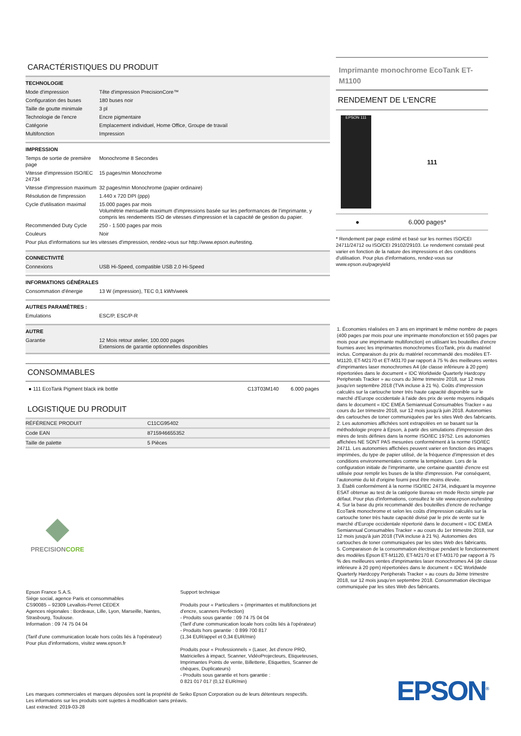CARACTÉRISTIQUES DU PRODUIT
TECHNOLOGIE
| Mode d'impression | Tête d'impression PrecisionCore™ |
| Configuration des buses | 180 buses noir |
| Taille de goutte minimale | 3 pl |
| Technologie de l'encre | Encre pigmentaire |
| Catégorie | Emplacement individuel, Home Office, Groupe de travail |
| Multifonction | Impression |
IMPRESSION
| Temps de sortie de première page | Monochrome 8 Secondes |
| Vitesse d'impression ISO/IEC 24734 | 15 pages/min Monochrome |
| Vitesse d'impression maximum | 32 pages/min Monochrome (papier ordinaire) |
| Résolution de l'impression | 1.440 x 720 DPI (ppp) |
| Cycle d'utilisation maximal | 15.000 pages par mois Volumétrie mensuelle maximum d'impressions basée sur les performances de l'imprimante, y compris les rendements ISO de vitesses d'impression et la capacité de gestion du papier. |
| Recommended Duty Cycle | 250 - 1.500 pages par mois |
| Couleurs | Noir |
| Pour plus d'informations sur les vitesses d'impression, rendez-vous sur http://www.epson.eu/testing. | |
CONNECTIVITÉ
| Connexions | USB Hi-Speed, compatible USB 2.0 Hi-Speed |
INFORMATIONS GÉNÉRALES
| Consommation d'énergie | 13 W (impression), TEC 0,1 kWh/week |
AUTRES PARAMÈTRES :
| Emulations | ESC/P, ESC/P-R |
AUTRE
| Garantie | 12 Mois retour atelier, 100.000 pages Extensions de garantie optionnelles disponibles |
CONSOMMABLES
| ● 111 EcoTank Pigment black ink bottle | C13T03M140 | 6.000 pages |
LOGISTIQUE DU PRODUIT
| RÉFÉRENCE PRODUIT | C11CG95402 |
| Code EAN | 8715946655352 |
| Taille de palette | 5 Pièces |
PRECISIONCORE
Epson France S.A.S.
Siège social, agence Paris et consommables
CS90085 – 92309 Levallois-Perret CEDEX
Agences régionales : Bordeaux, Lille, Lyon, Marseille, Nantes, Strasbourg, Toulouse.
Information : 09 74 75 04 04
(Tarif d'une communication locale hors coûts liés à l'opérateur)
Pour plus d'informations, visitez www.epson.fr
Support technique
Produits pour « Particuliers » (imprimantes et multifonctions jet d'encre, scanners Perfection)
- Produits sous garantie : 09 74 75 04 04
(Tarif d'une communication locale hors coûts liés à l'opérateur)
- Produits hors garantie : 0 899 700 817
(1,34 EUR/appel et 0,34 EUR/min)
Produits pour « Professionnels » (Laser, Jet d'encre PRO, Matricielles à impact, Scanner, VidéoProjecteurs, Etiqueteuses, Imprimantes Points de vente, Billetterie, Etiquettes, Scanner de chèques, Duplicateurs)
- Produits sous garantie et hors garantie :
0 821 017 017 (0,12 EUR/min)
Les marques commerciales et marques déposées sont la propriété de Seiko Epson Corporation ou de leurs détenteurs respectifs.
Les informations sur les produits sont sujettes à modification sans préavis.
Last extracted: 2019-03-28
Imprimante monochrome EcoTank ET-M1100
RENDEMENT DE L'ENCRE
EPSON 111
111
● 6.000 pages*
* Rendement par page estimé et basé sur les normes ISO/CEI 24711/24712 ou ISO/CEI 29102/29103. Le rendement constaté peut varier en fonction de la nature des impressions et des conditions d'utilisation. Pour plus d'informations, rendez-vous sur www.epson.eu/pageyield
1. Économies réalisées en 3 ans en imprimant le même nombre de pages (400 pages par mois pour une imprimante monofonction et 550 pages par mois pour une imprimante multifonction) en utilisant les bouteilles d'encre fournies avec les imprimantes monochromes EcoTank, prix du matériel inclus. Comparaison du prix du matériel recommandé des modèles ET-M1120, ET-M2170 et ET-M3170 par rapport à 75 % des meilleures ventes d'imprimantes laser monochromes A4 (de classe inférieure à 20 ppm) répertoriées dans le document « IDC Worldwide Quarterly Hardcopy Peripherals Tracker » au cours du 3ème trimestre 2018, sur 12 mois jusqu'en septembre 2018 (TVA incluse à 21 %). Coûts d'impression calculés sur la cartouche toner très haute capacité disponible sur le marché d'Europe occidentale à l'aide des prix de vente moyens indiqués dans le document « IDC EMEA Semiannual Consumables Tracker » au cours du 1er trimestre 2018, sur 12 mois jusqu'à juin 2018. Autonomies des cartouches de toner communiquées par les sites Web des fabricants.
2. Les autonomies affichées sont extrapolées en se basant sur la méthodologie propre à Epson, à partir des simulations d'impression des mires de tests définies dans la norme ISO/IEC 19752. Les autonomies affichées NE SONT PAS mesurées conformément à la norme ISO/IEC 24711. Les autonomies affichées peuvent varier en fonction des images imprimées, du type de papier utilisé, de la fréquence d'impression et des conditions environnementales comme la température. Lors de la configuration initiale de l'imprimante, une certaine quantité d'encre est utilisée pour remplir les buses de la tête d'impression. Par conséquent, l'autonomie du kit d'origine fourni peut être moins élevée.
3. Établi conformément à la norme ISO/IEC 24734, indiquant la moyenne ESAT obtenue au test de la catégorie Bureau en mode Recto simple par défaut. Pour plus d'informations, consultez le site www.epson.eu/testing
4. Sur la base du prix recommandé des bouteilles d'encre de rechange EcoTank monochrome et selon les coûts d'impression calculés sur la cartouche toner très haute capacité divisé par le prix de vente sur le marché d'Europe occidentale répertorié dans le document « IDC EMEA Semiannual Consumables Tracker » au cours du 1er trimestre 2018, sur 12 mois jusqu'à juin 2018 (TVA incluse à 21 %). Autonomies des cartouches de toner communiquées par les sites Web des fabricants.
5. Comparaison de la consommation électrique pendant le fonctionnement des modèles Epson ET-M1120, ET-M2170 et ET-M3170 par rapport à 75 % des meilleures ventes d'imprimantes laser monochromes A4 (de classe inférieure à 20 ppm) répertoriées dans le document « IDC Worldwide Quarterly Hardcopy Peripherals Tracker » au cours du 3ème trimestre 2018, sur 12 mois jusqu'en septembre 2018. Consommation électrique communiquée par les sites Web des fabricants.
EPSON<sup>®</sup>